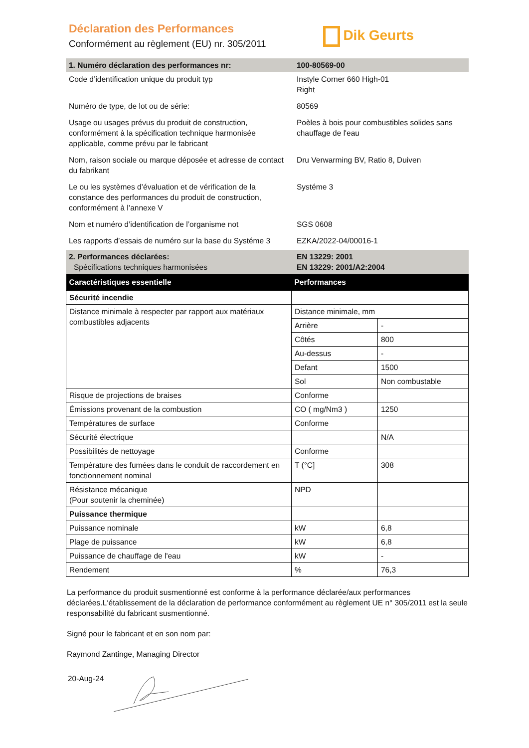Déclaration des Performances
Conformément au règlement (EU) nr. 305/2011
Dik Geurts
| 1. Numéro déclaration des performances nr: | 100-80569-00 |
| Code d’identification unique du produit typ | Instyle Corner 660 High-01 Right |
| Numéro de type, de lot ou de série: | 80569 |
| Usage ou usages prévus du produit de construction, conformément à la spécification technique harmonisée applicable, comme prévu par le fabricant | Poèles à bois pour combustibles solides sans chauffage de l'eau |
| Nom, raison sociale ou marque déposée et adresse de contact du fabrikant | Dru Verwarming BV, Ratio 8, Duiven |
| Le ou les systèmes d’évaluation et de vérification de la constance des performances du produit de construction, conformément à l’annexe V | Systéme 3 |
| Nom et numéro d’identification de l’organisme not | SGS 0608 |
| Les rapports d’essais de numéro sur la base du Systéme 3 | EZKA/2022-04/00016-1 |
| 2. Performances déclarées: Spécifications techniques harmonisées | EN 13229: 2001 EN 13229: 2001/A2:2004 |
| Caractéristiques essentielle | Performances | |
| --- | --- | --- |
| Sécurité incendie | | |
| Distance minimale à respecter par rapport aux matériaux combustibles adjacents | Distance minimale, mm | |
| | Arrière | - |
| | Côtés | 800 |
| | Au-dessus | - |
| | Defant | 1500 |
| | Sol | Non combustable |
| Risque de projections de braises | Conforme | |
| Émissions provenant de la combustion | CO ( mg/Nm3 ) | 1250 |
| Températures de surface | Conforme | |
| Sécurité électrique | | N/A |
| Possibilités de nettoyage | Conforme | |
| Température des fumées dans le conduit de raccordement en fonctionnement nominal | T (°C] | 308 |
| Résistance mécanique (Pour soutenir la cheminée) | NPD | |
| Puissance thermique | | |
| Puissance nominale | kW | 6,8 |
| Plage de puissance | kW | 6,8 |
| Puissance de chauffage de l'eau | kW | - |
| Rendement | % | 76,3 |
La performance du produit susmentionné est conforme à la performance déclarée/aux performances déclarées.L‘établissement de la déclaration de performance conformément au règlement UE n° 305/2011 est la seule responsabilité du fabricant susmentionné.
Signé pour le fabricant et en son nom par:
Raymond Zantinge, Managing Director
20-Aug-24